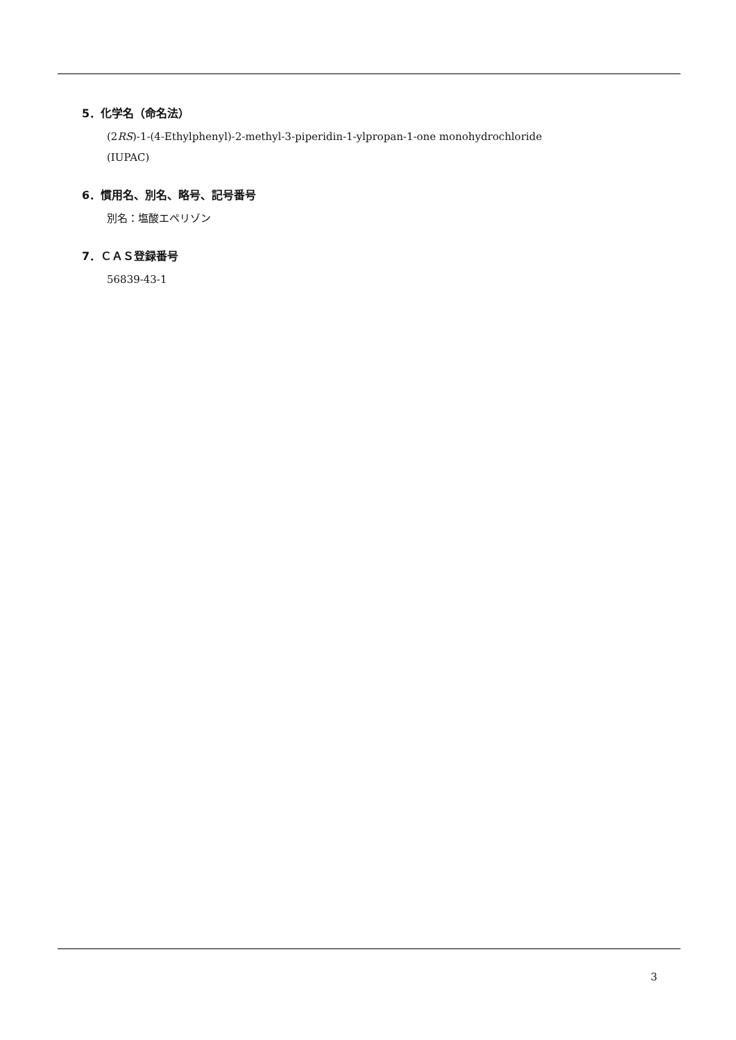5．化学名（命名法）
(2RS)-1-(4-Ethylphenyl)-2-methyl-3-piperidin-1-ylpropan-1-one monohydrochloride
(IUPAC)
6．慣用名、別名、略号、記号番号
別名：塩酸エペリゾン
7．ＣＡＳ登録番号
56839-43-1
3